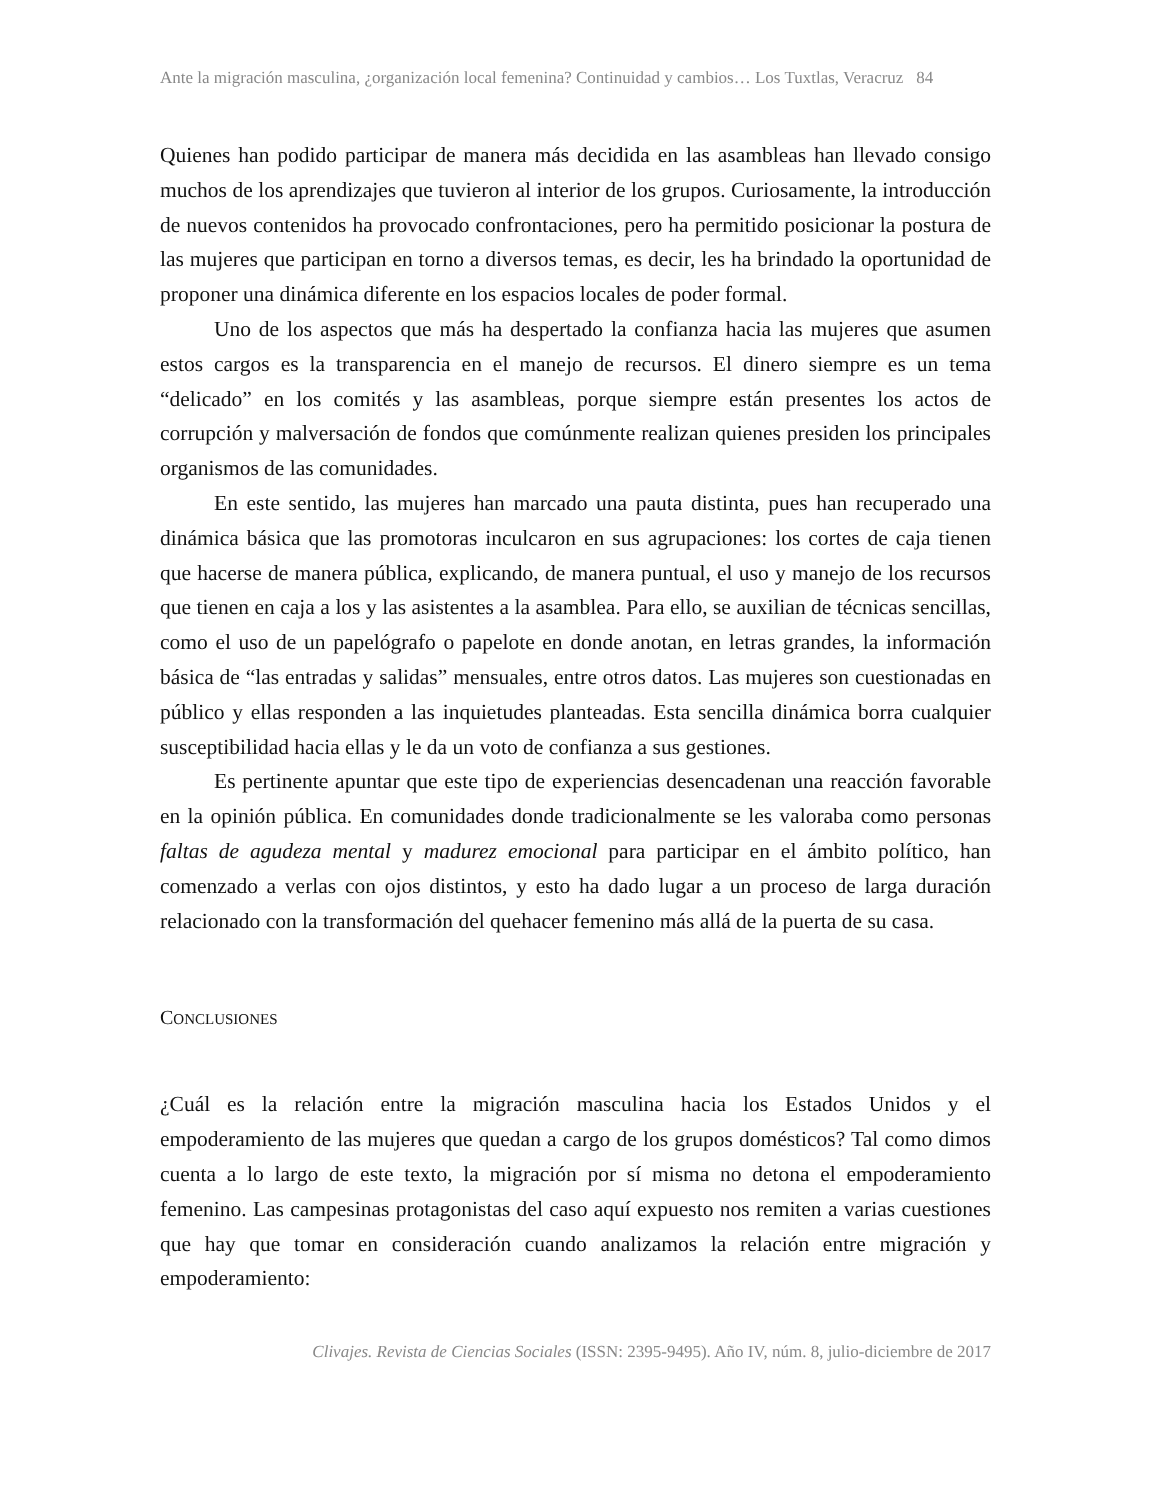Ante la migración masculina, ¿organización local femenina? Continuidad y cambios… Los Tuxtlas, Veracruz 84
Quienes han podido participar de manera más decidida en las asambleas han llevado consigo muchos de los aprendizajes que tuvieron al interior de los grupos. Curiosamente, la introducción de nuevos contenidos ha provocado confrontaciones, pero ha permitido posicionar la postura de las mujeres que participan en torno a diversos temas, es decir, les ha brindado la oportunidad de proponer una dinámica diferente en los espacios locales de poder formal.
Uno de los aspectos que más ha despertado la confianza hacia las mujeres que asumen estos cargos es la transparencia en el manejo de recursos. El dinero siempre es un tema “delicado” en los comités y las asambleas, porque siempre están presentes los actos de corrupción y malversación de fondos que comúnmente realizan quienes presiden los principales organismos de las comunidades.
En este sentido, las mujeres han marcado una pauta distinta, pues han recuperado una dinámica básica que las promotoras inculcaron en sus agrupaciones: los cortes de caja tienen que hacerse de manera pública, explicando, de manera puntual, el uso y manejo de los recursos que tienen en caja a los y las asistentes a la asamblea. Para ello, se auxilian de técnicas sencillas, como el uso de un papelógrafo o papelote en donde anotan, en letras grandes, la información básica de “las entradas y salidas” mensuales, entre otros datos. Las mujeres son cuestionadas en público y ellas responden a las inquietudes planteadas. Esta sencilla dinámica borra cualquier susceptibilidad hacia ellas y le da un voto de confianza a sus gestiones.
Es pertinente apuntar que este tipo de experiencias desencadenan una reacción favorable en la opinión pública. En comunidades donde tradicionalmente se les valoraba como personas faltas de agudeza mental y madurez emocional para participar en el ámbito político, han comenzado a verlas con ojos distintos, y esto ha dado lugar a un proceso de larga duración relacionado con la transformación del quehacer femenino más allá de la puerta de su casa.
CONCLUSIONES
¿Cuál es la relación entre la migración masculina hacia los Estados Unidos y el empoderamiento de las mujeres que quedan a cargo de los grupos domésticos? Tal como dimos cuenta a lo largo de este texto, la migración por sí misma no detona el empoderamiento femenino. Las campesinas protagonistas del caso aquí expuesto nos remiten a varias cuestiones que hay que tomar en consideración cuando analizamos la relación entre migración y empoderamiento:
Clivajes. Revista de Ciencias Sociales (ISSN: 2395-9495). Año IV, núm. 8, julio-diciembre de 2017